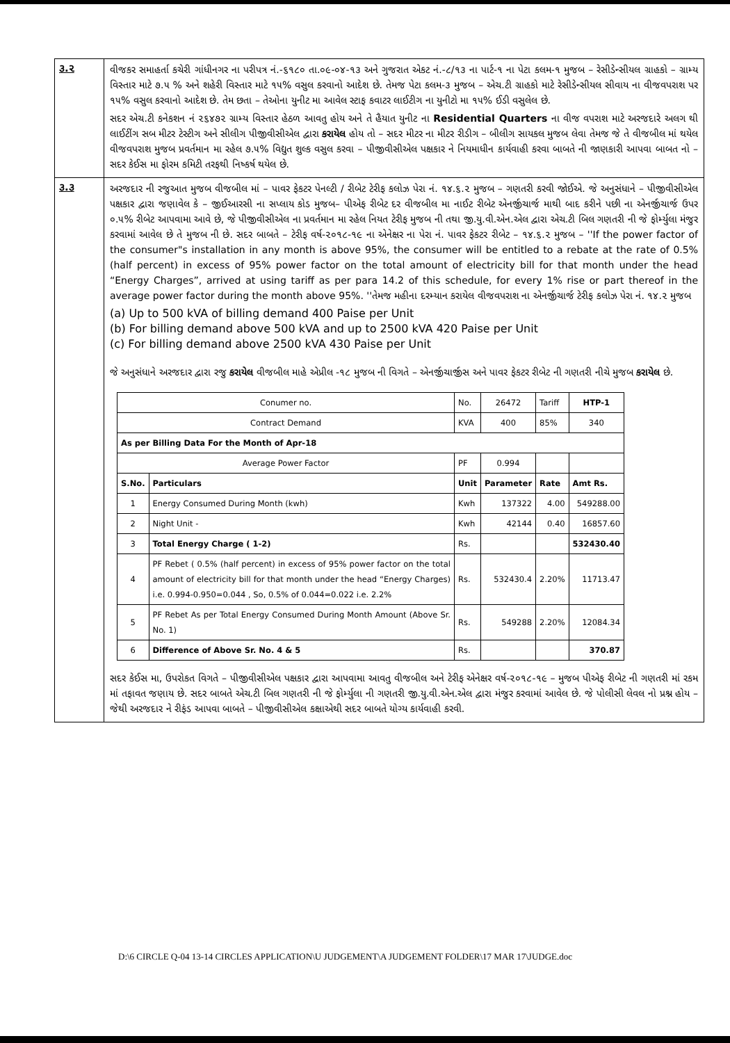૩.૨
વીજકર સમાહર્તા કચેરી ગાંધીનગર ના પરીપત્ર નં.-૬૧૮૦ તા.૦૯-૦૪-૧૩ અને ગુજરાત એકટ નં.-૮/૧૩ ના પાર્ટ-૧ ના પેટા કલમ-૧ મુજબ – રેસીડેન્સીયલ ગ્રાહકો – ગ્રામ્ય વિસ્તાર માટે ૭.૫ % અને શહેરી વિસ્તાર માટે ૧૫% વસુલ કરવાનો આદેશ છે. તેમજ પેટા કલમ-૩ મુજબ – એચ.ટી ગ્રાહકો માટે રેસીડેન્સીયલ સીવાય ના વીજવપરાશ પર ૧૫% વસુલ કરવાનો આદેશ છે. તેમ છતા – તેઓના યુનીટ મા આવેલ સ્ટાફ કવાટર લાઈટીગ ના યુનીટો મા ૧૫% ઈડી વસુલેલ છે.
સદર એચ.ટી કનેકશન નં ૨૬૪૭૨ ગ્રામ્ય વિસ્તાર હેઠળ આવતુ હોય અને તે હૈયાત યુનીટ ના Residential Quarters ના વીજ વપરાશ માટે અરજદારે અલગ થી લાઈટીંગ સબ મીટર ટેસ્ટીગ અને સીલીગ પીજીવીસીએલ દ્વારા કરાયેલ હોય તો – સદર મીટર ના મીટર રીડીગ – બીલીગ સાયકલ મુજબ લેવા તેમજ જે તે વીજબીલ માં થયેલ વીજવપરાશ મુજબ પ્રવર્તમાન મા રહેલ ૭.૫% વિદ્યુત શુલ્ક વસુલ કરવા – પીજીવીસીએલ પક્ષકાર ને નિયમાધીન કાર્યવાહી કરવા બાબતે ની જાણકારી આપવા બાબત નો – સદર કેઈસ મા ફોરમ કમિટી તરફથી નિષ્કર્ષ થયેલ છે.
૩.૩
અરજદાર ની રજુઆત મુજબ વીજબીલ માં – પાવર ફેકટર પેનલ્ટી / રીબેટ ટેરીફ કલોઝ પેરા નં. ૧૪.૬.૨ મુજબ – ગણતરી કરવી જોઈએ. જે અનુસંધાને – પીજીવીસીએલ પક્ષકાર દ્વારા જણાવેલ કે – જીઈઆરસી ના સપ્લાય કોડ મુજબ– પીએફ રીબેટ દર વીજબીલ મા નાઈટ રીબેટ એનર્જીચાર્જ માથી બાદ કરીને પછી ના એનર્જીચાર્જ ઉપર ૦.૫% રીબેટ આપવામા આવે છે, જે પીજીવીસીએલ ના પ્રવર્તમાન મા રહેલ નિયત ટેરીફ મુજબ ની તથા જી.યુ.વી.એન.એલ દ્વારા એચ.ટી બિલ ગણતરી ની જે ફોર્મ્યુલા મંજુર કરવામાં આવેલ છે તે મુજબ ની છે. સદર બાબતે – ટેરીફ વર્ષ-૨૦૧૮-૧૯ ના એનેક્ષર ના પેરા નં. પાવર ફેકટર રીબેટ – ૧૪.૬.૨ મુજબ – ''If the power factor of the consumer"s installation in any month is above 95%, the consumer will be entitled to a rebate at the rate of 0.5% (half percent) in excess of 95% power factor on the total amount of electricity bill for that month under the head “Energy Charges”, arrived at using tariff as per para 14.2 of this schedule, for every 1% rise or part thereof in the average power factor during the month above 95%. ''તેમજ મહીના દરમ્યાન કરાયેલ વીજવપરાશ ના એનર્જીચાર્જ ટેરીફ કલોઝ પેરા નં. ૧૪.૨ મુજબ
(a) Up to 500 kVA of billing demand 400 Paise per Unit
(b) For billing demand above 500 kVA and up to 2500 kVA 420 Paise per Unit
(c) For billing demand above 2500 kVA 430 Paise per Unit
જે અનુસંધાને અરજદાર દ્વારા રજુ કરાયેલ વીજબીલ માહે એપ્રીલ -૧૮ મુજબ ની વિગતે – એનર્જીચાર્જીસ અને પાવર ફેકટર રીબેટ ની ગણતરી નીચે મુજબ કરાયેલ છે.
| Conumer no. | | No. | 26472 | Tariff | HTP-1 |
| Contract Demand | | KVA | 400 | 85% | 340 |
| As per Billing Data For the Month of Apr-18 | | | | | |
| Average Power Factor | | PF | 0.994 | | |
| S.No. | Particulars | Unit | Parameter | Rate | Amt Rs. |
| 1 | Energy Consumed During Month (kwh) | Kwh | 137322 | 4.00 | 549288.00 |
| 2 | Night Unit - | Kwh | 42144 | 0.40 | 16857.60 |
| 3 | Total Energy Charge ( 1-2) | Rs. | | | 532430.40 |
| 4 | PF Rebet ( 0.5% (half percent) in excess of 95% power factor on the total amount of electricity bill for that month under the head “Energy Charges) i.e. 0.994-0.950=0.044 , So, 0.5% of 0.044=0.022 i.e. 2.2% | Rs. | 532430.4 | 2.20% | 11713.47 |
| 5 | PF Rebet As per Total Energy Consumed During Month Amount (Above Sr. No. 1) | Rs. | 549288 | 2.20% | 12084.34 |
| 6 | Difference of Above Sr. No. 4 & 5 | Rs. | | | 370.87 |
સદર કેઈસ મા, ઉપરોકત વિગતે – પીજીવીસીએલ પક્ષકાર દ્વારા આપવામા આવતુ વીજબીલ અને ટેરીફ એનેક્ષર વર્ષ-૨૦૧૮-૧૯ – મુજબ પીએફ રીબેટ ની ગણતરી માં રકમ માં તફાવત જણાય છે. સદર બાબતે એચ.ટી બિલ ગણતરી ની જે ફોર્મ્યુલા ની ગણતરી જી.યુ.વી.એન.એલ દ્વારા મંજુર કરવામાં આવેલ છે. જે પોલીસી લેવલ નો પ્રશ્ન હોય – જેથી અરજદાર ને રીફંડ આપવા બાબતે – પીજીવીસીએલ કક્ષાએથી સદર બાબતે યોગ્ય કાર્યવાહી કરવી.
D:\6 CIRCLE Q-04 13-14 CIRCLES APPLICATION\U JUDGEMENT\A JUDGEMENT FOLDER\17 MAR 17\JUDGE.doc